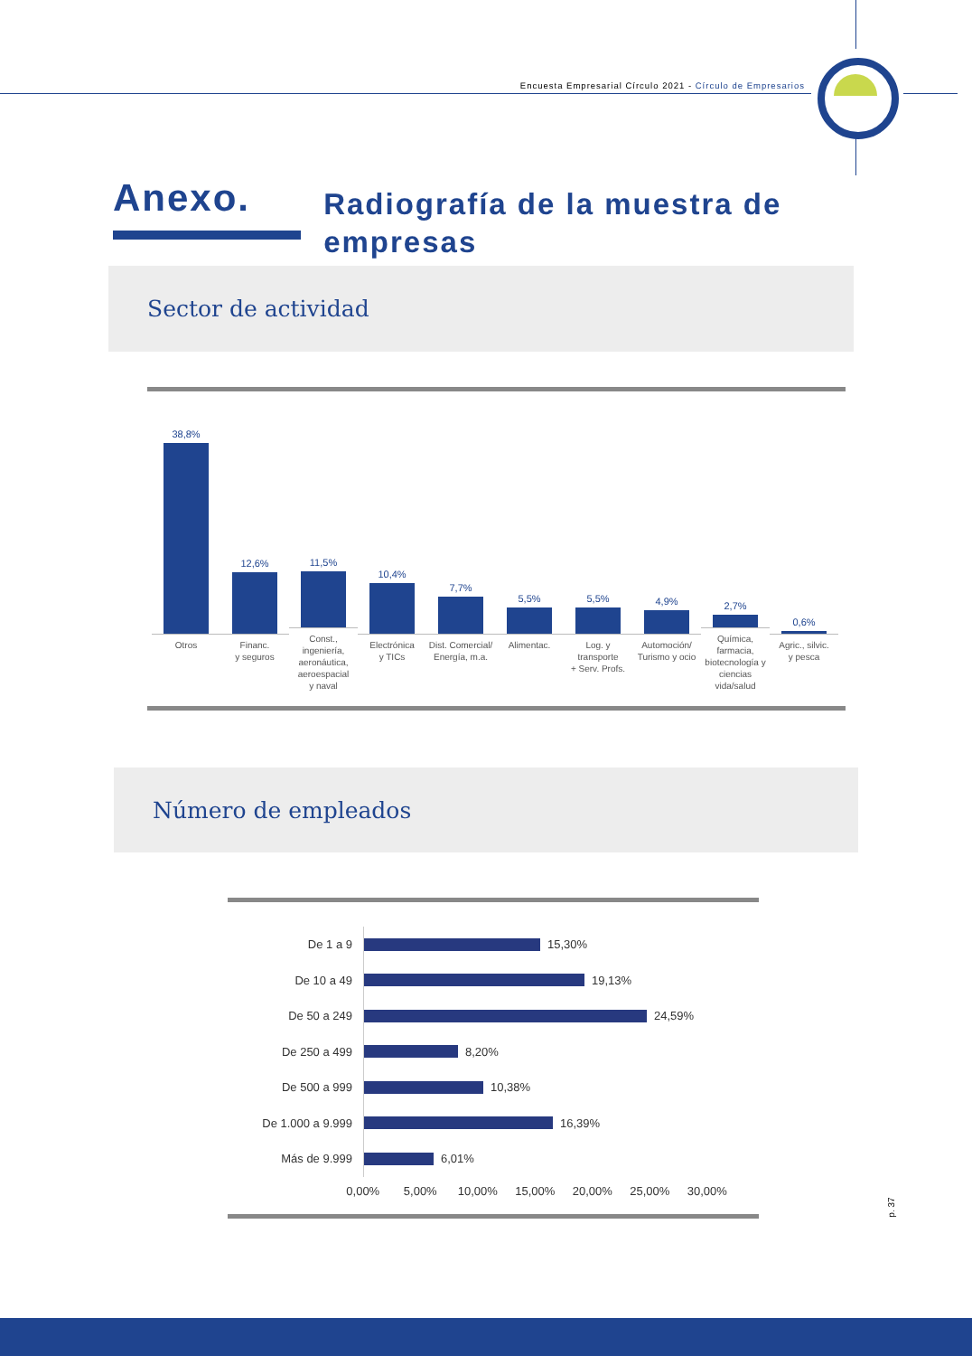Encuesta Empresarial Círculo 2021 - Círculo de Empresarios
Anexo.
Radiografía de la muestra de empresas
Sector de actividad
38,8%
Otros
12,6%
Financ.
y seguros
11,5%
Const.,
ingeniería,
aeronáutica,
aeroespacial
y naval
10,4%
Electrónica
y TICs
7,7%
Dist. Comercial/
Energía, m.a.
5,5%
Alimentac.
5,5%
Log. y
transporte
+ Serv. Profs.
4,9%
Automoción/
Turismo y ocio
2,7%
Química,
farmacia,
biotecnología y
ciencias
vida/salud
0,6%
Agric., silvic.
y pesca
Número de empleados
De 1 a 9
15,30%
De 10 a 49
19,13%
De 50 a 249
24,59%
De 250 a 499
8,20%
De 500 a 999
10,38%
De 1.000 a 9.999
16,39%
Más de 9.999
6,01%
0,00% 5,00% 10,00% 15,00% 20,00% 25,00% 30,00%
p. 37